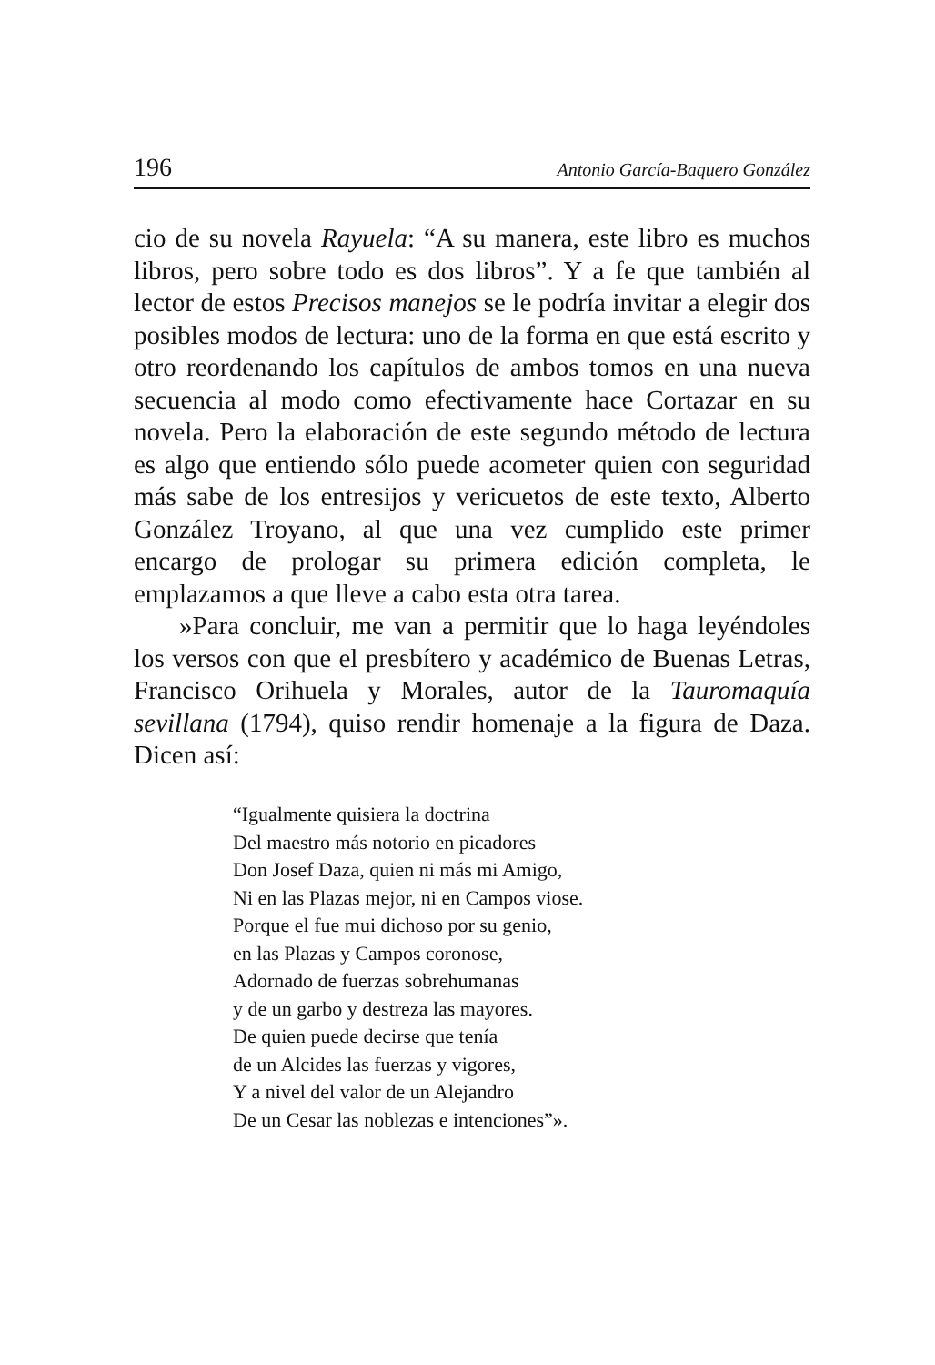196 Antonio García-Baquero González
cio de su novela Rayuela: “A su manera, este libro es muchos libros, pero sobre todo es dos libros”. Y a fe que también al lector de estos Precisos manejos se le podría invitar a elegir dos posibles modos de lectura: uno de la forma en que está escrito y otro reordenando los capítulos de ambos tomos en una nueva secuencia al modo como efectivamente hace Cortazar en su novela. Pero la elaboración de este segundo método de lectura es algo que entiendo sólo puede acometer quien con seguridad más sabe de los entresijos y vericuetos de este texto, Alberto González Troyano, al que una vez cumplido este primer encargo de prologar su primera edición completa, le emplazamos a que lleve a cabo esta otra tarea.
»Para concluir, me van a permitir que lo haga leyéndoles los versos con que el presbítero y académico de Buenas Letras, Francisco Orihuela y Morales, autor de la Tauromaquía sevillana (1794), quiso rendir homenaje a la figura de Daza. Dicen así:
“Igualmente quisiera la doctrina
Del maestro más notorio en picadores
Don Josef Daza, quien ni más mi Amigo,
Ni en las Plazas mejor, ni en Campos viose.
Porque el fue mui dichoso por su genio,
en las Plazas y Campos coronose,
Adornado de fuerzas sobrehumanas
y de un garbo y destreza las mayores.
De quien puede decirse que tenía
de un Alcides las fuerzas y vigores,
Y a nivel del valor de un Alejandro
De un Cesar las noblezas e intenciones”».